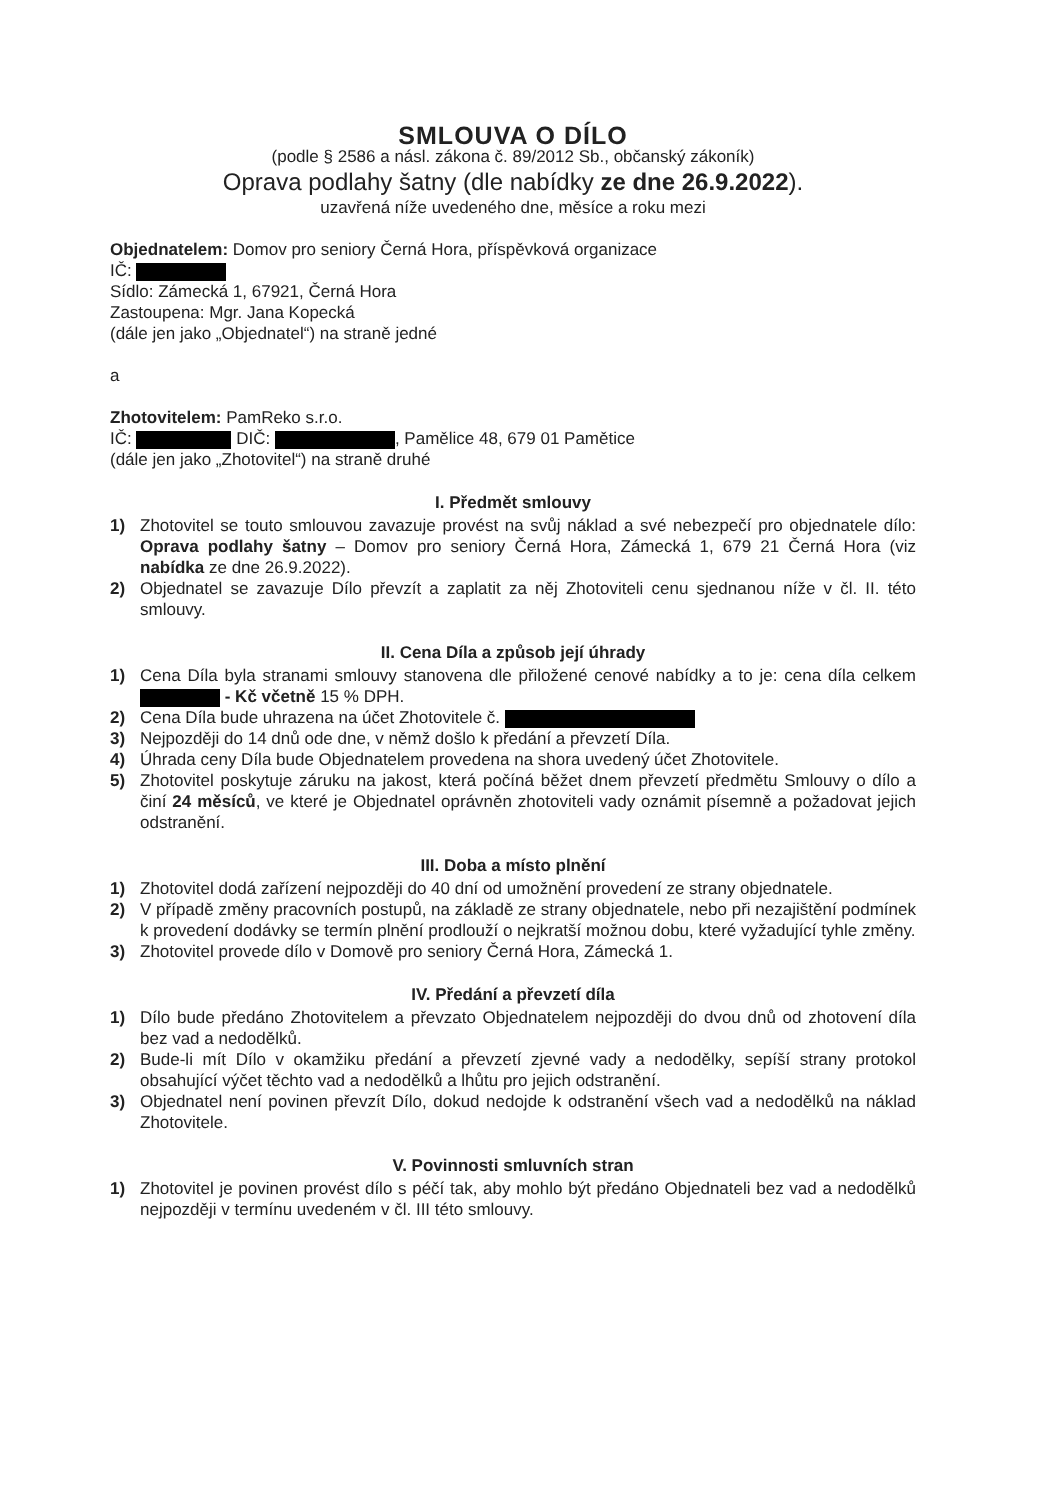SMLOUVA O DÍLO
(podle § 2586 a násl. zákona č. 89/2012 Sb., občanský zákoník)
Oprava podlahy šatny (dle nabídky ze dne 26.9.2022).
uzavřená níže uvedeného dne, měsíce a roku mezi
Objednatelem: Domov pro seniory Černá Hora, příspěvková organizace
IČ:
Sídlo: Zámecká 1, 67921, Černá Hora
Zastoupena: Mgr. Jana Kopecká
(dále jen jako „Objednatel“) na straně jedné
a
Zhotovitelem: PamReko s.r.o.
IČ: DIČ: , Pamělice 48, 679 01 Pamětice
(dále jen jako „Zhotovitel“) na straně druhé
I. Předmět smlouvy
1) Zhotovitel se touto smlouvou zavazuje provést na svůj náklad a své nebezpečí pro objednatele dílo: Oprava podlahy šatny – Domov pro seniory Černá Hora, Zámecká 1, 679 21 Černá Hora (viz nabídka ze dne 26.9.2022).
2) Objednatel se zavazuje Dílo převzít a zaplatit za něj Zhotoviteli cenu sjednanou níže v čl. II. této smlouvy.
II. Cena Díla a způsob její úhrady
1) Cena Díla byla stranami smlouvy stanovena dle přiložené cenové nabídky a to je: cena díla celkem - Kč včetně 15 % DPH.
2) Cena Díla bude uhrazena na účet Zhotovitele č.
3) Nejpozději do 14 dnů ode dne, v němž došlo k předání a převzetí Díla.
4) Úhrada ceny Díla bude Objednatelem provedena na shora uvedený účet Zhotovitele.
5) Zhotovitel poskytuje záruku na jakost, která počíná běžet dnem převzetí předmětu Smlouvy o dílo a činí 24 měsíců, ve které je Objednatel oprávněn zhotoviteli vady oznámit písemně a požadovat jejich odstranění.
III. Doba a místo plnění
1) Zhotovitel dodá zařízení nejpozději do 40 dní od umožnění provedení ze strany objednatele.
2) V případě změny pracovních postupů, na základě ze strany objednatele, nebo při nezajištění podmínek k provedení dodávky se termín plnění prodlouží o nejkratší možnou dobu, které vyžadující tyhle změny.
3) Zhotovitel provede dílo v Domově pro seniory Černá Hora, Zámecká 1.
IV. Předání a převzetí díla
1) Dílo bude předáno Zhotovitelem a převzato Objednatelem nejpozději do dvou dnů od zhotovení díla bez vad a nedodělků.
2) Bude-li mít Dílo v okamžiku předání a převzetí zjevné vady a nedodělky, sepíší strany protokol obsahující výčet těchto vad a nedodělků a lhůtu pro jejich odstranění.
3) Objednatel není povinen převzít Dílo, dokud nedojde k odstranění všech vad a nedodělků na náklad Zhotovitele.
V. Povinnosti smluvních stran
1) Zhotovitel je povinen provést dílo s péčí tak, aby mohlo být předáno Objednateli bez vad a nedodělků nejpozději v termínu uvedeném v čl. III této smlouvy.